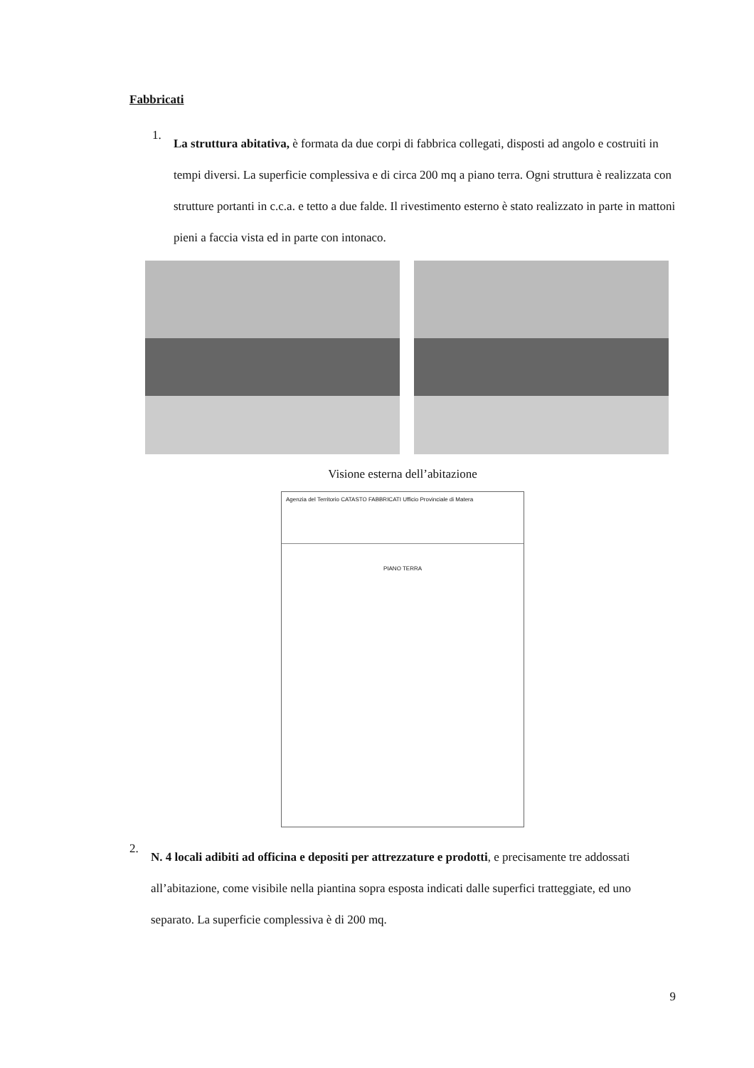Fabbricati
1.
La struttura abitativa, è formata da due corpi di fabbrica collegati, disposti ad angolo e costruiti in tempi diversi. La superficie complessiva e di circa 200 mq a piano terra. Ogni struttura è realizzata con strutture portanti in c.c.a. e tetto a due falde. Il rivestimento esterno è stato realizzato in parte in mattoni pieni a faccia vista ed in parte con intonaco.
Visione esterna dell’abitazione
Agenzia del Territorio CATASTO FABBRICATI Ufficio Provinciale di Matera
PIANO TERRA
2.
N. 4 locali adibiti ad officina e depositi per attrezzature e prodotti, e precisamente tre addossati all’abitazione, come visibile nella piantina sopra esposta indicati dalle superfici tratteggiate, ed uno separato. La superficie complessiva è di 200 mq.
9